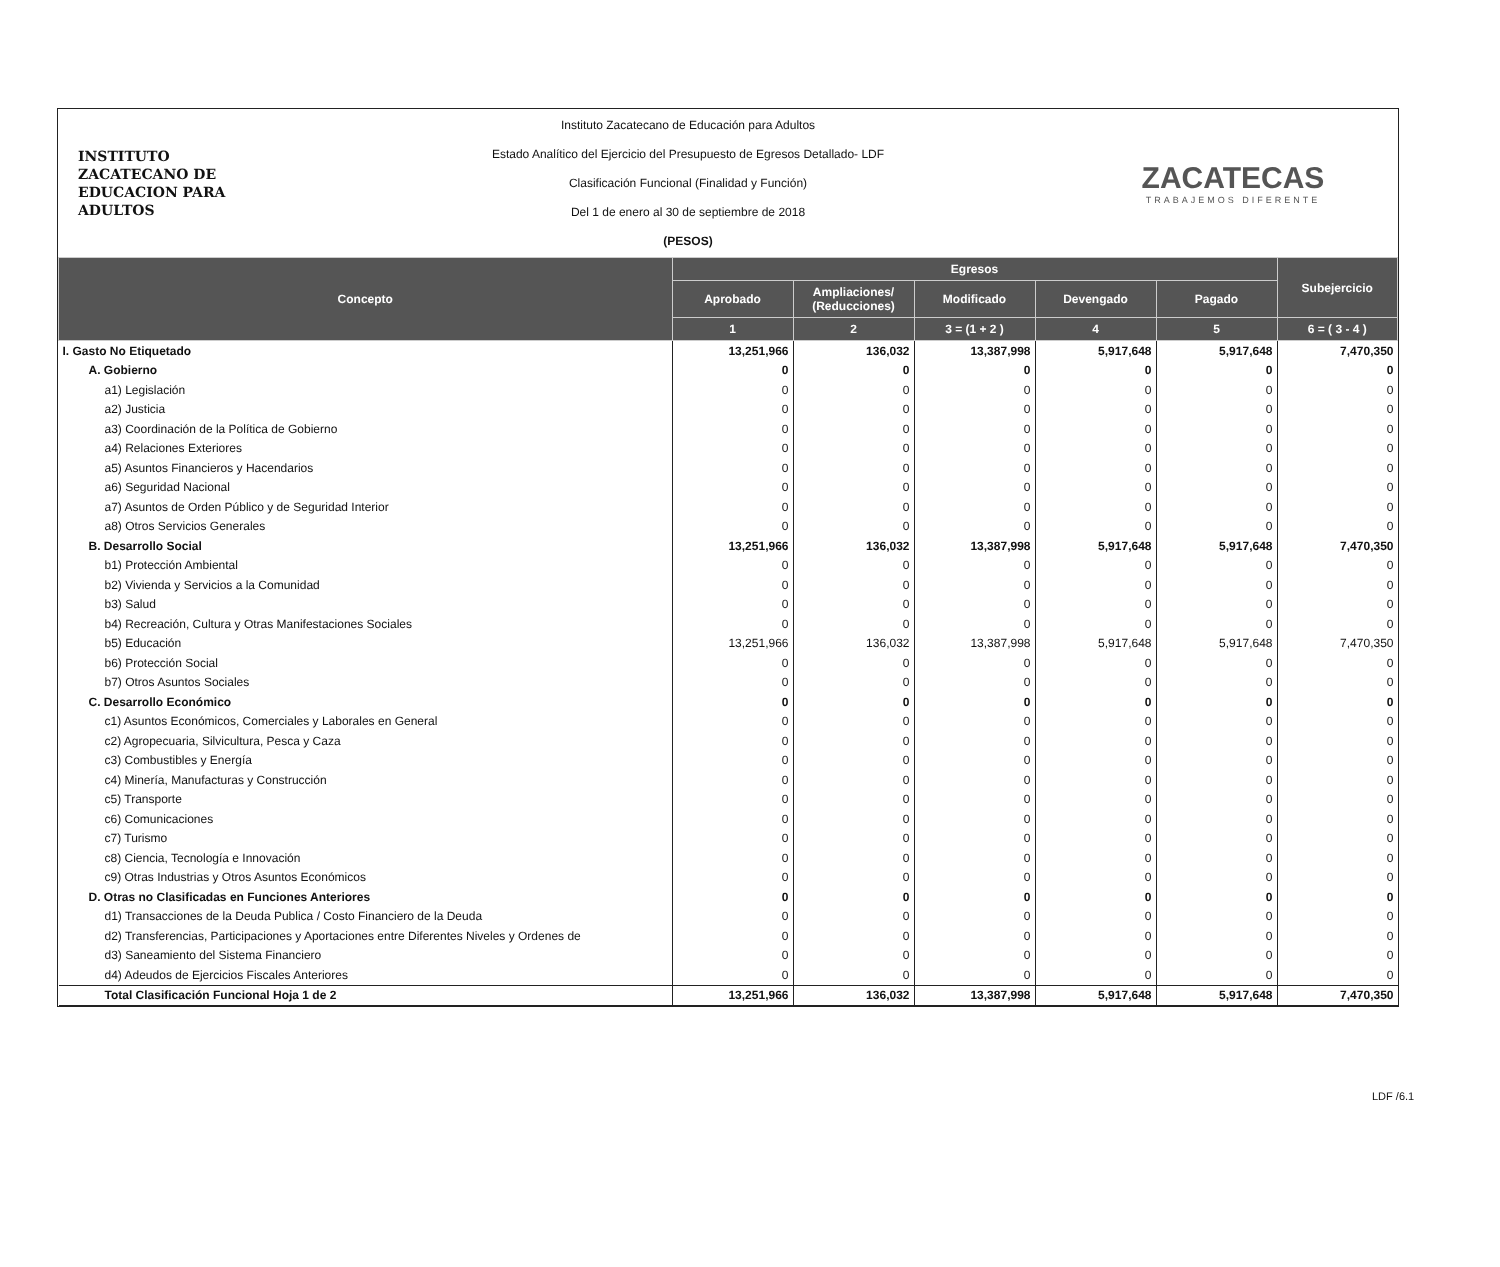INSTITUTO
ZACATECANO DE
EDUCACION PARA
ADULTOS
Instituto Zacatecano de Educación para Adultos
Estado Analítico del Ejercicio del Presupuesto de Egresos Detallado- LDF
Clasificación Funcional (Finalidad y Función)
Del 1 de enero al 30 de septiembre de 2018
(PESOS)
ZACATECAS
TRABAJEMOS DIFERENTE
| Concepto | Egresos | | | | | Subejercicio |
| --- | --- | --- | --- | --- | --- | --- |
| | Aprobado | Ampliaciones/ (Reducciones) | Modificado | Devengado | Pagado | |
| | 1 | 2 | 3 = (1 + 2 ) | 4 | 5 | 6 = ( 3 - 4 ) |
| I. Gasto No Etiquetado | 13,251,966 | 136,032 | 13,387,998 | 5,917,648 | 5,917,648 | 7,470,350 |
| A. Gobierno | 0 | 0 | 0 | 0 | 0 | 0 |
| a1) Legislación | 0 | 0 | 0 | 0 | 0 | 0 |
| a2) Justicia | 0 | 0 | 0 | 0 | 0 | 0 |
| a3) Coordinación de la Política de Gobierno | 0 | 0 | 0 | 0 | 0 | 0 |
| a4) Relaciones Exteriores | 0 | 0 | 0 | 0 | 0 | 0 |
| a5) Asuntos Financieros y Hacendarios | 0 | 0 | 0 | 0 | 0 | 0 |
| a6) Seguridad Nacional | 0 | 0 | 0 | 0 | 0 | 0 |
| a7) Asuntos de Orden Público y de Seguridad Interior | 0 | 0 | 0 | 0 | 0 | 0 |
| a8) Otros Servicios Generales | 0 | 0 | 0 | 0 | 0 | 0 |
| B. Desarrollo Social | 13,251,966 | 136,032 | 13,387,998 | 5,917,648 | 5,917,648 | 7,470,350 |
| b1) Protección Ambiental | 0 | 0 | 0 | 0 | 0 | 0 |
| b2) Vivienda y Servicios a la Comunidad | 0 | 0 | 0 | 0 | 0 | 0 |
| b3) Salud | 0 | 0 | 0 | 0 | 0 | 0 |
| b4) Recreación, Cultura y Otras Manifestaciones Sociales | 0 | 0 | 0 | 0 | 0 | 0 |
| b5) Educación | 13,251,966 | 136,032 | 13,387,998 | 5,917,648 | 5,917,648 | 7,470,350 |
| b6) Protección Social | 0 | 0 | 0 | 0 | 0 | 0 |
| b7) Otros Asuntos Sociales | 0 | 0 | 0 | 0 | 0 | 0 |
| C. Desarrollo Económico | 0 | 0 | 0 | 0 | 0 | 0 |
| c1) Asuntos Económicos, Comerciales y Laborales en General | 0 | 0 | 0 | 0 | 0 | 0 |
| c2) Agropecuaria, Silvicultura, Pesca y Caza | 0 | 0 | 0 | 0 | 0 | 0 |
| c3) Combustibles y Energía | 0 | 0 | 0 | 0 | 0 | 0 |
| c4) Minería, Manufacturas y Construcción | 0 | 0 | 0 | 0 | 0 | 0 |
| c5) Transporte | 0 | 0 | 0 | 0 | 0 | 0 |
| c6) Comunicaciones | 0 | 0 | 0 | 0 | 0 | 0 |
| c7) Turismo | 0 | 0 | 0 | 0 | 0 | 0 |
| c8) Ciencia, Tecnología e Innovación | 0 | 0 | 0 | 0 | 0 | 0 |
| c9) Otras Industrias y Otros Asuntos Económicos | 0 | 0 | 0 | 0 | 0 | 0 |
| D. Otras no Clasificadas en Funciones Anteriores | 0 | 0 | 0 | 0 | 0 | 0 |
| d1) Transacciones de la Deuda Publica / Costo Financiero de la Deuda | 0 | 0 | 0 | 0 | 0 | 0 |
| d2) Transferencias, Participaciones y Aportaciones entre Diferentes Niveles y Ordenes de | 0 | 0 | 0 | 0 | 0 | 0 |
| d3) Saneamiento del Sistema Financiero | 0 | 0 | 0 | 0 | 0 | 0 |
| d4) Adeudos de Ejercicios Fiscales Anteriores | 0 | 0 | 0 | 0 | 0 | 0 |
| Total Clasificación Funcional Hoja 1 de 2 | 13,251,966 | 136,032 | 13,387,998 | 5,917,648 | 5,917,648 | 7,470,350 |
LDF /6.1